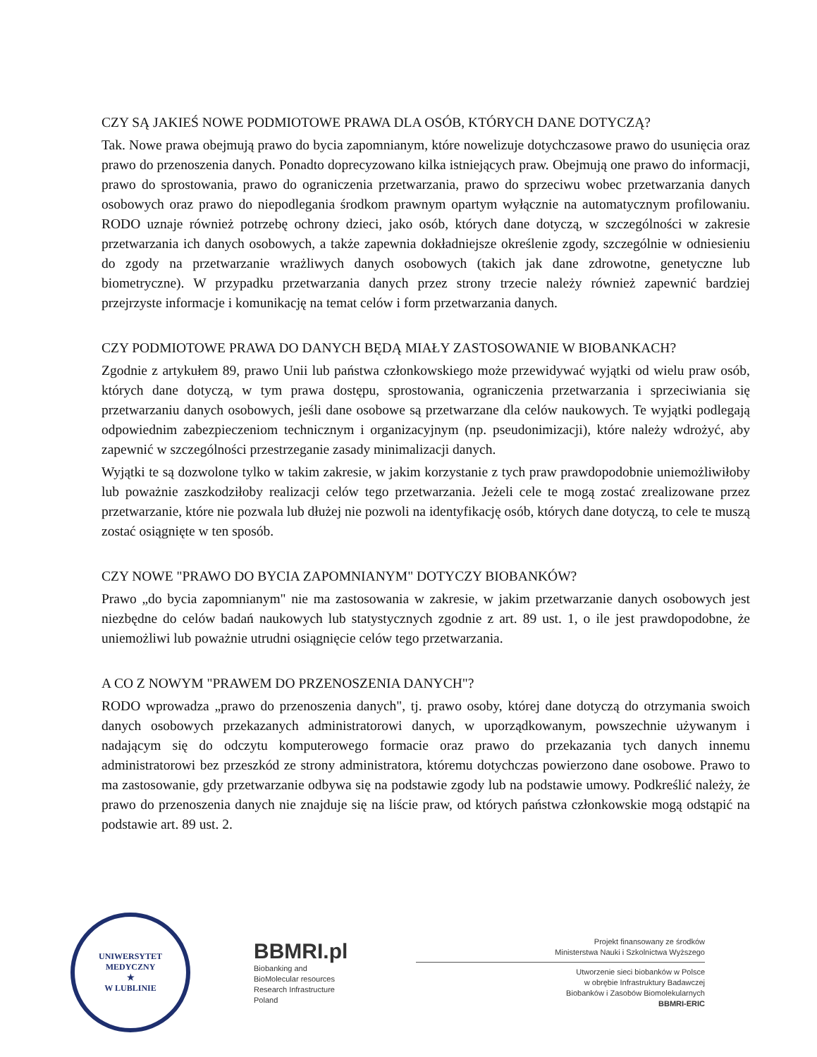CZY SĄ JAKIEŚ NOWE PODMIOTOWE PRAWA DLA OSÓB, KTÓRYCH DANE DOTYCZĄ?
Tak. Nowe prawa obejmują prawo do bycia zapomnianym, które nowelizuje dotychczasowe prawo do usunięcia oraz prawo do przenoszenia danych. Ponadto doprecyzowano kilka istniejących praw. Obejmują one prawo do informacji, prawo do sprostowania, prawo do ograniczenia przetwarzania, prawo do sprzeciwu wobec przetwarzania danych osobowych oraz prawo do niepodlegania środkom prawnym opartym wyłącznie na automatycznym profilowaniu. RODO uznaje również potrzebę ochrony dzieci, jako osób, których dane dotyczą, w szczególności w zakresie przetwarzania ich danych osobowych, a także zapewnia dokładniejsze określenie zgody, szczególnie w odniesieniu do zgody na przetwarzanie wrażliwych danych osobowych (takich jak dane zdrowotne, genetyczne lub biometryczne). W przypadku przetwarzania danych przez strony trzecie należy również zapewnić bardziej przejrzyste informacje i komunikację na temat celów i form przetwarzania danych.
CZY PODMIOTOWE PRAWA DO DANYCH BĘDĄ MIAŁY ZASTOSOWANIE W BIOBANKACH?
Zgodnie z artykułem 89, prawo Unii lub państwa członkowskiego może przewidywać wyjątki od wielu praw osób, których dane dotyczą, w tym prawa dostępu, sprostowania, ograniczenia przetwarzania i sprzeciwiania się przetwarzaniu danych osobowych, jeśli dane osobowe są przetwarzane dla celów naukowych. Te wyjątki podlegają odpowiednim zabezpieczeniom technicznym i organizacyjnym (np. pseudonimizacji), które należy wdrożyć, aby zapewnić w szczególności przestrzeganie zasady minimalizacji danych.
Wyjątki te są dozwolone tylko w takim zakresie, w jakim korzystanie z tych praw prawdopodobnie uniemożliwiłoby lub poważnie zaszkodziłoby realizacji celów tego przetwarzania. Jeżeli cele te mogą zostać zrealizowane przez przetwarzanie, które nie pozwala lub dłużej nie pozwoli na identyfikację osób, których dane dotyczą, to cele te muszą zostać osiągnięte w ten sposób.
CZY NOWE "PRAWO DO BYCIA ZAPOMNIANYM" DOTYCZY BIOBANKÓW?
Prawo „do bycia zapomnianym" nie ma zastosowania w zakresie, w jakim przetwarzanie danych osobowych jest niezbędne do celów badań naukowych lub statystycznych zgodnie z art. 89 ust. 1, o ile jest prawdopodobne, że uniemożliwi lub poważnie utrudni osiągnięcie celów tego przetwarzania.
A CO Z NOWYM "PRAWEM DO PRZENOSZENIA DANYCH"?
RODO wprowadza „prawo do przenoszenia danych", tj. prawo osoby, której dane dotyczą do otrzymania swoich danych osobowych przekazanych administratorowi danych, w uporządkowanym, powszechnie używanym i nadającym się do odczytu komputerowego formacie oraz prawo do przekazania tych danych innemu administratorowi bez przeszkód ze strony administratora, któremu dotychczas powierzono dane osobowe. Prawo to ma zastosowanie, gdy przetwarzanie odbywa się na podstawie zgody lub na podstawie umowy. Podkreślić należy, że prawo do przenoszenia danych nie znajduje się na liście praw, od których państwa członkowskie mogą odstąpić na podstawie art. 89 ust. 2.
UNIWERSYTET MEDYCZNY
★
W LUBLINIE
BBMRI.pl
Biobanking and
BioMolecular resources
Research Infrastructure
Poland
Projekt finansowany ze środków
Ministerstwa Nauki i Szkolnictwa Wyższego
Utworzenie sieci biobanków w Polsce
w obrębie Infrastruktury Badawczej
Biobanków i Zasobów Biomolekularnych
BBMRI-ERIC